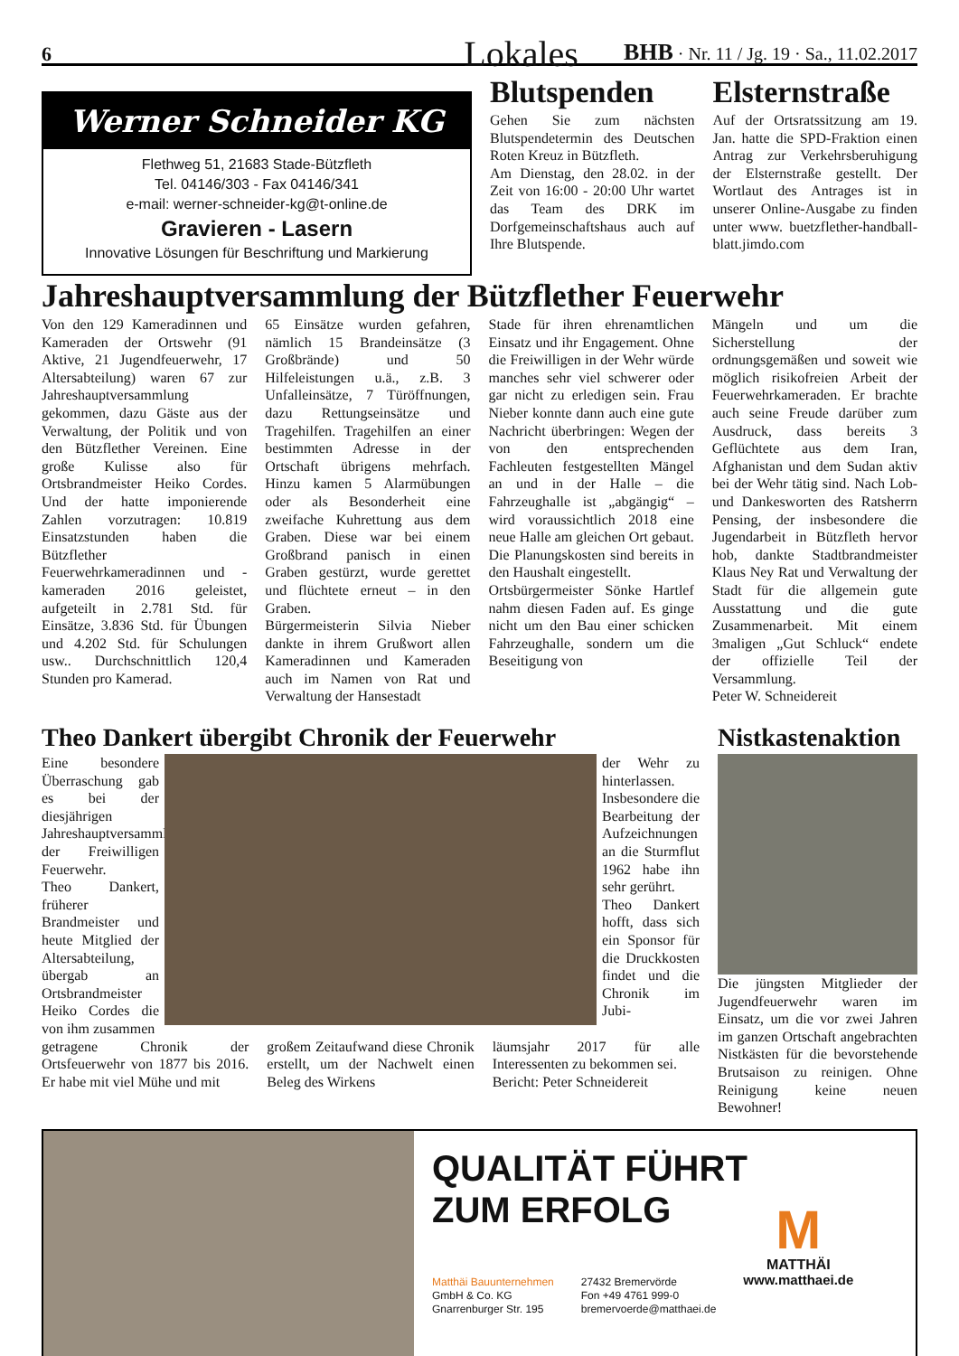6 Lokales BHB · Nr. 11 / Jg. 19 · Sa., 11.02.2017
Werner Schneider KG
Flethweg 51, 21683 Stade-Bützfleth
Tel. 04146/303 - Fax 04146/341
e-mail: werner-schneider-kg@t-online.de
Gravieren - Lasern
Innovative Lösungen für Beschriftung und Markierung
Blutspenden
Gehen Sie zum nächsten Blutspendetermin des Deutschen Roten Kreuz in Bützfleth.
Am Dienstag, den 28.02. in der Zeit von 16:00 - 20:00 Uhr wartet das Team des DRK im Dorfgemeinschaftshaus auch auf Ihre Blutspende.
Elsternstraße
Auf der Ortsratssitzung am 19. Jan. hatte die SPD-Fraktion einen Antrag zur Verkehrsberuhigung der Elsternstraße gestellt. Der Wortlaut des Antrages ist in unserer Online-Ausgabe zu finden unter www. buetzflether-handball-blatt.jimdo.com
Jahreshauptversammlung der Bützflether Feuerwehr
Von den 129 Kameradinnen und Kameraden der Ortswehr (91 Aktive, 21 Jugendfeuerwehr, 17 Altersabteilung) waren 67 zur Jahreshauptversammlung gekommen, dazu Gäste aus der Verwaltung, der Politik und von den Bützflether Vereinen. Eine große Kulisse also für Ortsbrandmeister Heiko Cordes. Und der hatte imponierende Zahlen vorzutragen: 10.819 Einsatzstunden haben die Bützflether Feuerwehrkameradinnen und -kameraden 2016 geleistet, aufgeteilt in 2.781 Std. für Einsätze, 3.836 Std. für Übungen und 4.202 Std. für Schulungen usw.. Durchschnittlich 120,4 Stunden pro Kamerad.
65 Einsätze wurden gefahren, nämlich 15 Brandeinsätze (3 Großbrände) und 50 Hilfeleistungen u.ä., z.B. 3 Unfalleinsätze, 7 Türöffnungen, dazu Rettungseinsätze und Tragehilfen. Tragehilfen an einer bestimmten Adresse in der Ortschaft übrigens mehrfach. Hinzu kamen 5 Alarmübungen oder als Besonderheit eine zweifache Kuhrettung aus dem Graben. Diese war bei einem Großbrand panisch in einen Graben gestürzt, wurde gerettet und flüchtete erneut – in den Graben.
Bürgermeisterin Silvia Nieber dankte in ihrem Grußwort allen Kameradinnen und Kameraden auch im Namen von Rat und Verwaltung der Hansestadt
Stade für ihren ehrenamtlichen Einsatz und ihr Engagement. Ohne die Freiwilligen in der Wehr würde manches sehr viel schwerer oder gar nicht zu erledigen sein. Frau Nieber konnte dann auch eine gute Nachricht überbringen: Wegen der von den entsprechenden Fachleuten festgestellten Mängel an und in der Halle – die Fahrzeughalle ist „abgängig“ – wird voraussichtlich 2018 eine neue Halle am gleichen Ort gebaut. Die Planungskosten sind bereits in den Haushalt eingestellt.
Ortsbürgermeister Sönke Hartlef nahm diesen Faden auf. Es ginge nicht um den Bau einer schicken Fahrzeughalle, sondern um die Beseitigung von
Mängeln und um die Sicherstellung der ordnungsgemäßen und soweit wie möglich risikofreien Arbeit der Feuerwehrkameraden. Er brachte auch seine Freude darüber zum Ausdruck, dass bereits 3 Geflüchtete aus dem Iran, Afghanistan und dem Sudan aktiv bei der Wehr tätig sind. Nach Lob- und Dankesworten des Ratsherrn Pensing, der insbesondere die Jugendarbeit in Bützfleth hervor hob, dankte Stadtbrandmeister Klaus Ney Rat und Verwaltung der Stadt für die allgemein gute Ausstattung und die gute Zusammenarbeit. Mit einem 3maligen „Gut Schluck“ endete der offizielle Teil der Versammlung.
Peter W. Schneidereit
Theo Dankert übergibt Chronik der Feuerwehr
Eine besondere Überraschung gab es bei der diesjährigen Jahreshauptversammlung der Freiwilligen Feuerwehr.
Theo Dankert, früherer Brandmeister und heute Mitglied der Altersabteilung, übergab an Ortsbrandmeister Heiko Cordes die von ihm zusammen
der Wehr zu hinterlassen. Insbesondere die Bearbeitung der Aufzeichnungen an die Sturmflut 1962 habe ihn sehr gerührt.
Theo Dankert hofft, dass sich ein Sponsor für die Druckkosten findet und die Chronik im Jubi-
getragene Chronik der Ortsfeuerwehr von 1877 bis 2016. Er habe mit viel Mühe und mit
großem Zeitaufwand diese Chronik erstellt, um der Nachwelt einen Beleg des Wirkens
läumsjahr 2017 für alle Interessenten zu bekommen sei.
Bericht: Peter Schneidereit
Nistkastenaktion
Die jüngsten Mitglieder der Jugendfeuerwehr waren im Einsatz, um die vor zwei Jahren im ganzen Ortschaft angebrachten Nistkästen für die bevorstehende Brutsaison zu reinigen. Ohne Reinigung keine neuen Bewohner!
QUALITÄT FÜHRT
ZUM ERFOLG
Matthäi Bauunternehmen
GmbH & Co. KG
Gnarrenburger Str. 195
27432 Bremervörde
Fon +49 4761 999-0
bremervoerde@matthaei.de
M
MATTHÄI
www.matthaei.de